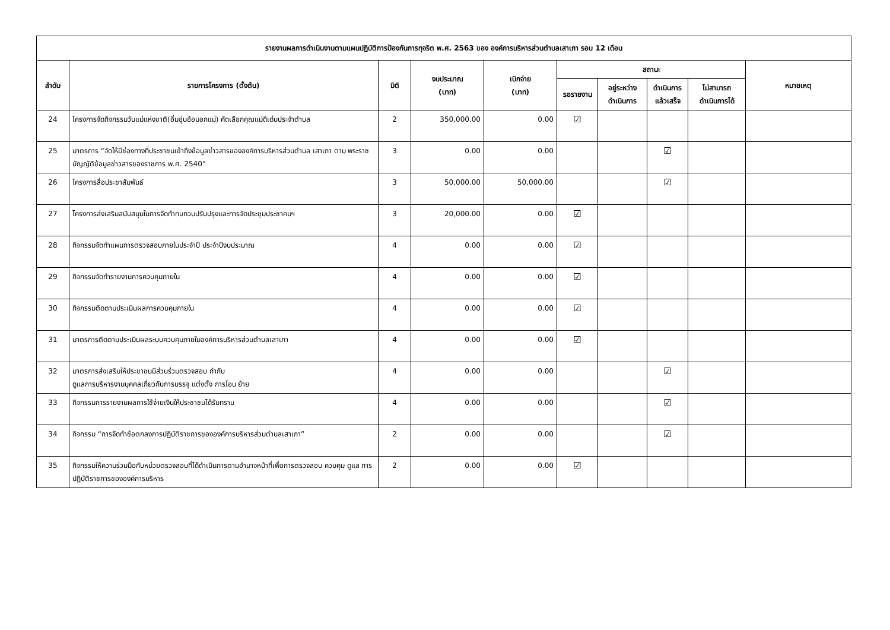| รายงานผลการดำเนินงานตามแผนปฏิบัติการป้องกันการทุจริต พ.ศ. 2563 ของ องค์การบริหารส่วนตำบลเสาเภา รอบ 12 เดือน | | | | | | | | | |
| --- | --- | --- | --- | --- | --- | --- | --- | --- | --- |
| ลำดับ | รายการโครงการ (ตั้งต้น) | มิติ | งบประมาณ (บาท) | เบิกจ่าย (บาท) | สถานะ | | | | หมายเหตุ |
| | | | | | รอรายงาน | อยู่ระหว่าง ดำเนินการ | ดำเนินการ แล้วเสร็จ | ไม่สามารถ ดำเนินการได้ | |
| 24 | โครงการจัดกิจกรรมวันแม่แห่งชาติ(อิ่มอุ่นอ้อมอกแม่) คัดเลือกคุณแม่ดีเด่นประจำตำบล | 2 | 350,000.00 | 0.00 | ☑ | | | | |
| 25 | มาตรการ “จัดให้มีช่องทางที่ประชาชนเข้าถึงข้อมูลข่าวสารขององค์การบริหารส่วนตำบล เสาเภา ตาม พระราชบัญญัติข้อมูลข่าวสารของราชการ พ.ศ. 2540” | 3 | 0.00 | 0.00 | | | ☑ | | |
| 26 | โครงการสื่อประชาสัมพันธ์ | 3 | 50,000.00 | 50,000.00 | | | ☑ | | |
| 27 | โครงการส่งเสริมสนับสนุนในการจัดทำทบทวนปรับปรุงและการจัดประชุมประชาคมฯ | 3 | 20,000.00 | 0.00 | ☑ | | | | |
| 28 | กิจกรรมจัดทำแผนการตรวจสอบภายในประจำปี ประจำปีงบประมาณ | 4 | 0.00 | 0.00 | ☑ | | | | |
| 29 | กิจกรรมจัดทำรายงานการควบคุมภายใน | 4 | 0.00 | 0.00 | ☑ | | | | |
| 30 | กิจกรรมติดตามประเมินผลการควบคุมภายใน | 4 | 0.00 | 0.00 | ☑ | | | | |
| 31 | มาตรการติดตามประเมินผลระบบควบคุมภายในองค์การบริหารส่วนตำบลเสาเภา | 4 | 0.00 | 0.00 | ☑ | | | | |
| 32 | มาตรการส่งเสริมให้ประชาชนมีส่วนร่วมตรวจสอบ กำกับ ดูแลการบริหารงานบุคคลเกี่ยวกับการบรรจุ แต่งตั้ง การโอน ย้าย | 4 | 0.00 | 0.00 | | | ☑ | | |
| 33 | กิจกรรมการรายงานผลการใช้จ่ายเงินให้ประชาชนได้รับทราบ | 4 | 0.00 | 0.00 | | | ☑ | | |
| 34 | กิจกรรม “การจัดทำข้อตกลงการปฏิบัติราชการขององค์การบริหารส่วนตำบลเสาเภา” | 2 | 0.00 | 0.00 | | | ☑ | | |
| 35 | กิจกรรมให้ความร่วมมือกับหน่วยตรวจสอบที่ได้ดำเนินการตามอำนาจหน้าที่เพื่อการตรวจสอบ ควบคุม ดูแล การปฏิบัติราชการขององค์การบริหาร | 2 | 0.00 | 0.00 | ☑ | | | | |